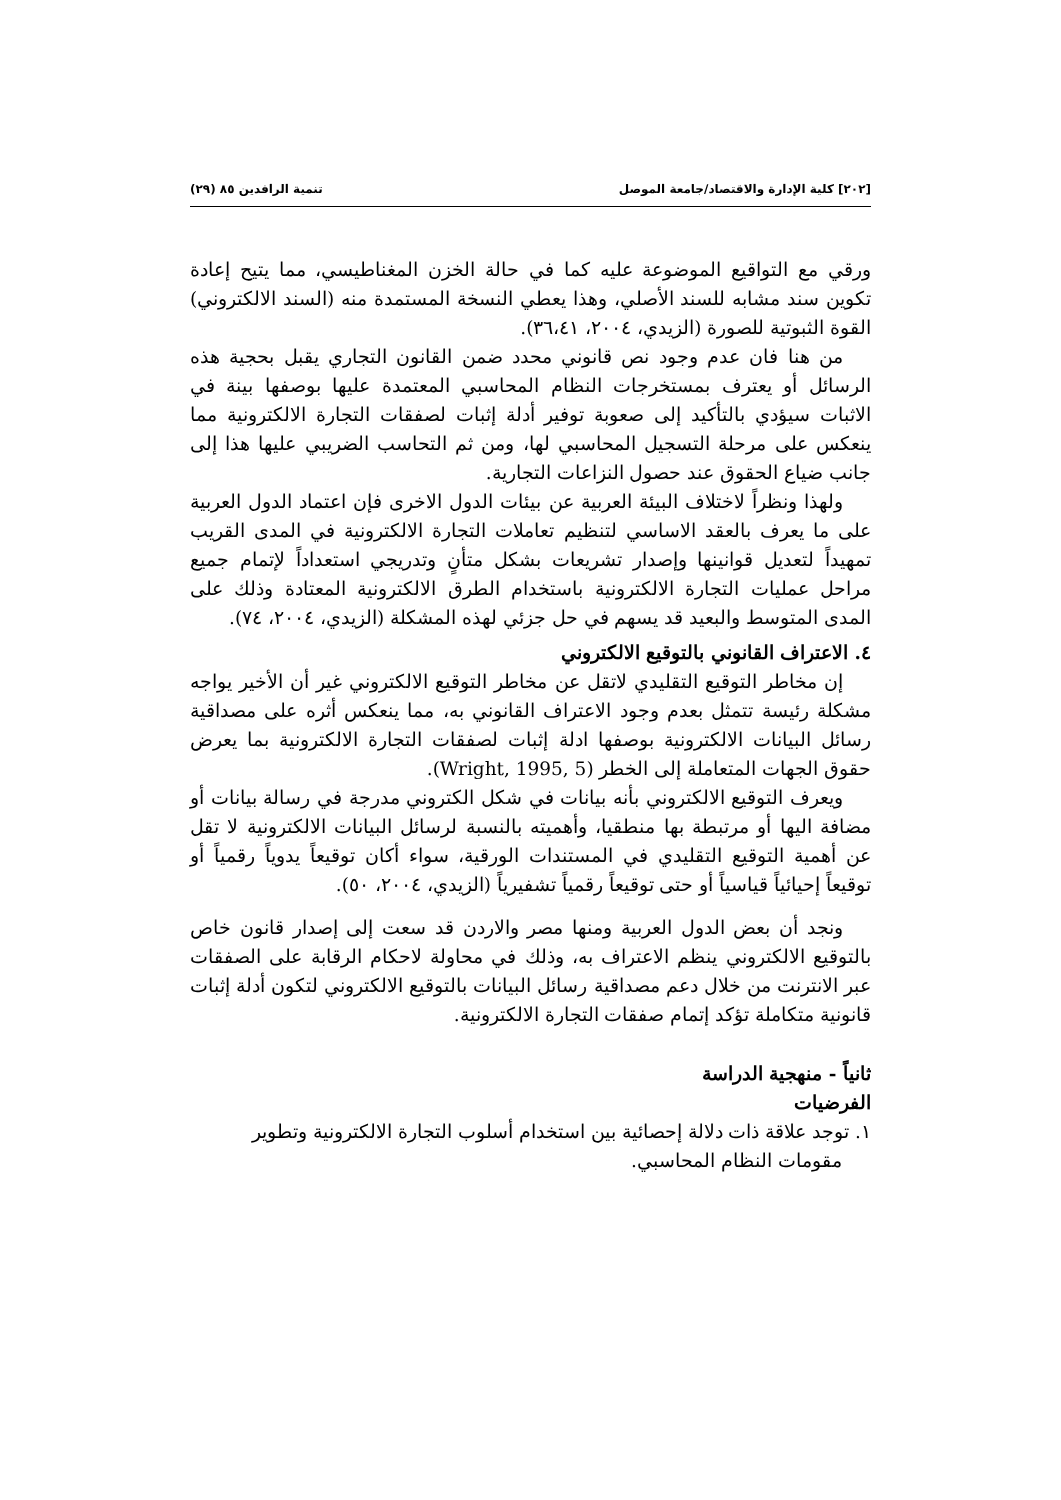[٢٠٢] كلية الإدارة والاقتصاد/جامعة الموصل تنمية الرافدين ٨٥ (٢٩)
ورقي مع التواقيع الموضوعة عليه كما في حالة الخزن المغناطيسي، مما يتيح إعادة تكوين سند مشابه للسند الأصلي، وهذا يعطي النسخة المستمدة منه (السند الالكتروني) القوة الثبوتية للصورة (الزيدي، ٢٠٠٤، ٣٦،٤١).
من هنا فان عدم وجود نص قانوني محدد ضمن القانون التجاري يقبل بحجية هذه الرسائل أو يعترف بمستخرجات النظام المحاسبي المعتمدة عليها بوصفها بينة في الاثبات سيؤدي بالتأكيد إلى صعوبة توفير أدلة إثبات لصفقات التجارة الالكترونية مما ينعكس على مرحلة التسجيل المحاسبي لها، ومن ثم التحاسب الضريبي عليها هذا إلى جانب ضياع الحقوق عند حصول النزاعات التجارية.
ولهذا ونظراً لاختلاف البيئة العربية عن بيئات الدول الاخرى فإن اعتماد الدول العربية على ما يعرف بالعقد الاساسي لتنظيم تعاملات التجارة الالكترونية في المدى القريب تمهيداً لتعديل قوانينها وإصدار تشريعات بشكل متأنٍ وتدريجي استعداداً لإتمام جميع مراحل عمليات التجارة الالكترونية باستخدام الطرق الالكترونية المعتادة وذلك على المدى المتوسط والبعيد قد يسهم في حل جزئي لهذه المشكلة (الزيدي، ٢٠٠٤، ٧٤).
٤. الاعتراف القانوني بالتوقيع الالكتروني
إن مخاطر التوقيع التقليدي لاتقل عن مخاطر التوقيع الالكتروني غير أن الأخير يواجه مشكلة رئيسة تتمثل بعدم وجود الاعتراف القانوني به، مما ينعكس أثره على مصداقية رسائل البيانات الالكترونية بوصفها ادلة إثبات لصفقات التجارة الالكترونية بما يعرض حقوق الجهات المتعاملة إلى الخطر (Wright, 1995, 5).
ويعرف التوقيع الالكتروني بأنه بيانات في شكل الكتروني مدرجة في رسالة بيانات أو مضافة اليها أو مرتبطة بها منطقيا، وأهميته بالنسبة لرسائل البيانات الالكترونية لا تقل عن أهمية التوقيع التقليدي في المستندات الورقية، سواء أكان توقيعاً يدوياً رقمياً أو توقيعاً إحيائياً قياسياً أو حتى توقيعاً رقمياً تشفيرياً (الزيدي، ٢٠٠٤، ٥٠).
ونجد أن بعض الدول العربية ومنها مصر والاردن قد سعت إلى إصدار قانون خاص بالتوقيع الالكتروني ينظم الاعتراف به، وذلك في محاولة لاحكام الرقابة على الصفقات عبر الانترنت من خلال دعم مصداقية رسائل البيانات بالتوقيع الالكتروني لتكون أدلة إثبات قانونية متكاملة تؤكد إتمام صفقات التجارة الالكترونية.
ثانياً - منهجية الدراسة
الفرضيات
١. توجد علاقة ذات دلالة إحصائية بين استخدام أسلوب التجارة الالكترونية وتطوير
مقومات النظام المحاسبي.